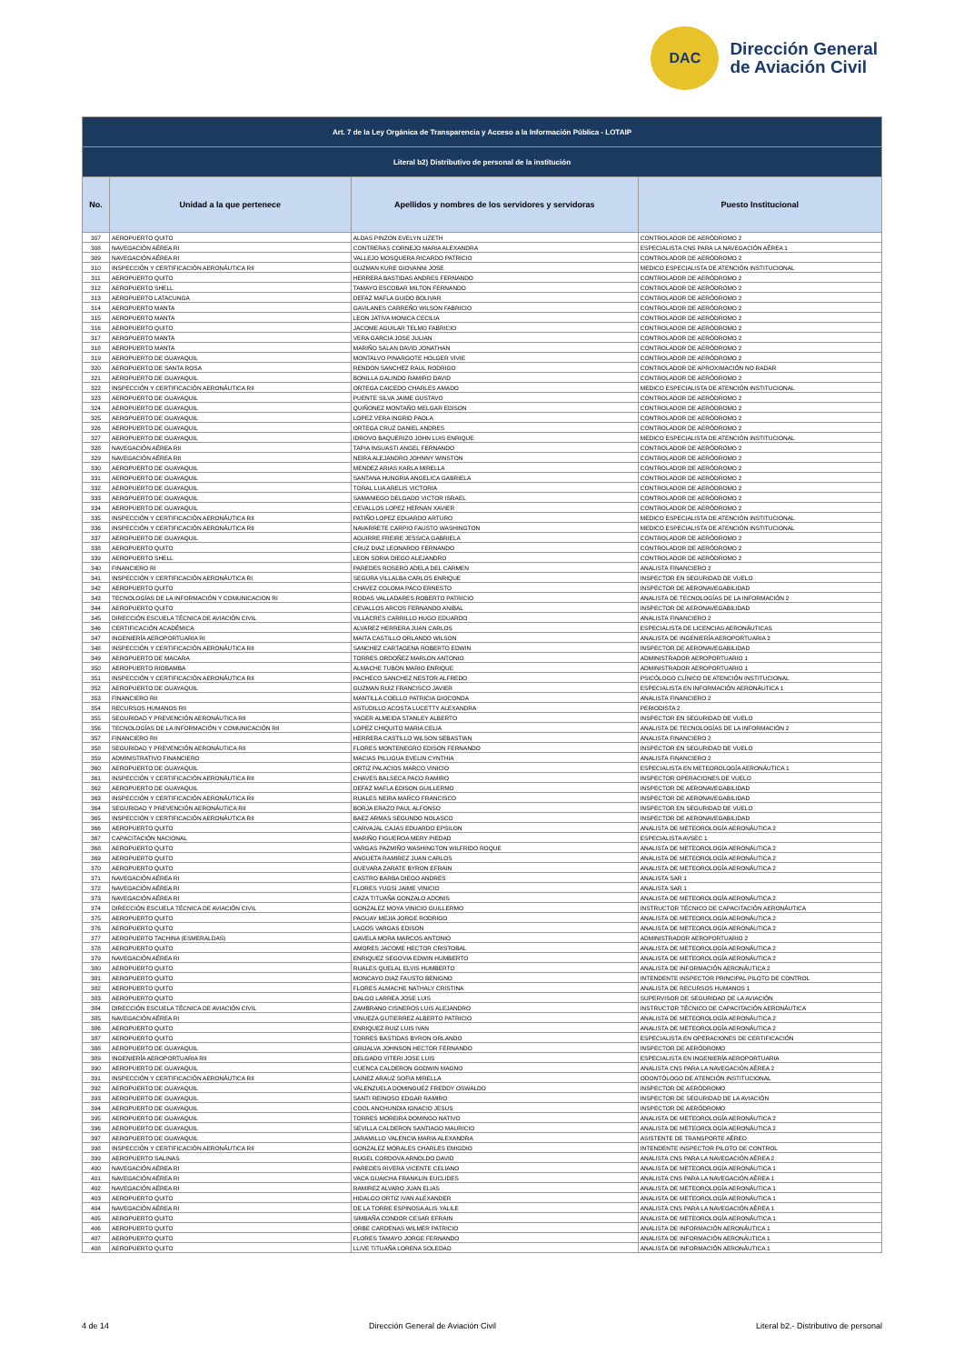DAC
Dirección General
de Aviación Civil
| Art. 7 de la Ley Orgánica de Transparencia y Acceso a la Información Pública - LOTAIP | | | |
| --- | --- | --- | --- |
| Literal b2) Distributivo de personal de la institución | | | |
| No. | Unidad a la que pertenece | Apellidos y nombres de los servidores y servidoras | Puesto Institucional |
| 307 | AEROPUERTO QUITO | ALDAS PINZON EVELYN LIZETH | CONTROLADOR DE AERÓDROMO 2 |
| 308 | NAVEGACIÓN AÉREA RI | CONTRERAS CORNEJO MARIA ALEXANDRA | ESPECIALISTA CNS PARA LA NAVEGACIÓN AÉREA 1 |
| 309 | NAVEGACIÓN AÉREA RI | VALLEJO MOSQUERA RICARDO PATRICIO | CONTROLADOR DE AERÓDROMO 2 |
| 310 | INSPECCIÓN Y CERTIFICACIÓN AERONÁUTICA RII | GUZMAN KURE GIOVANNI JOSE | MEDICO ESPECIALISTA DE ATENCIÓN INSTITUCIONAL |
| 311 | AEROPUERTO QUITO | HERRERA BASTIDAS ANDRES FERNANDO | CONTROLADOR DE AERÓDROMO 2 |
| 312 | AEROPUERTO SHELL | TAMAYO ESCOBAR MILTON FERNANDO | CONTROLADOR DE AERÓDROMO 2 |
| 313 | AEROPUERTO LATACUNGA | DEFAZ MAFLA GUIDO BOLIVAR | CONTROLADOR DE AERÓDROMO 2 |
| 314 | AEROPUERTO MANTA | GAVILANES CARREÑO WILSON FABRICIO | CONTROLADOR DE AERÓDROMO 2 |
| 315 | AEROPUERTO MANTA | LEON JATIVA MONICA CECILIA | CONTROLADOR DE AERÓDROMO 2 |
| 316 | AEROPUERTO QUITO | JACOME AGUILAR TELMO FABRICIO | CONTROLADOR DE AERÓDROMO 2 |
| 317 | AEROPUERTO MANTA | VERA GARCIA JOSE JULIAN | CONTROLADOR DE AERÓDROMO 2 |
| 318 | AEROPUERTO MANTA | MARIÑO SALAN DAVID JONATHAN | CONTROLADOR DE AERÓDROMO 2 |
| 319 | AEROPUERTO DE GUAYAQUIL | MONTALVO PINARGOTE HOLGER VIVIE | CONTROLADOR DE AERÓDROMO 2 |
| 320 | AEROPUERTO DE SANTA ROSA | RENDON SANCHEZ RAUL RODRIGO | CONTROLADOR DE APROXIMACIÓN NO RADAR |
| 321 | AEROPUERTO DE GUAYAQUIL | BONILLA GALINDO RAMIRO DAVID | CONTROLADOR DE AERÓDROMO 2 |
| 322 | INSPECCIÓN Y CERTIFICACIÓN AERONÁUTICA RII | ORTEGA CAICEDO CHARLES AMADO | MEDICO ESPECIALISTA DE ATENCIÓN INSTITUCIONAL |
| 323 | AEROPUERTO DE GUAYAQUIL | PUENTE SILVA JAIME GUSTAVO | CONTROLADOR DE AERÓDROMO 2 |
| 324 | AEROPUERTO DE GUAYAQUIL | QUIÑONEZ MONTAÑO MELGAR EDISON | CONTROLADOR DE AERÓDROMO 2 |
| 325 | AEROPUERTO DE GUAYAQUIL | LOPEZ VERA INGRID PAOLA | CONTROLADOR DE AERÓDROMO 2 |
| 326 | AEROPUERTO DE GUAYAQUIL | ORTEGA CRUZ DANIEL ANDRES | CONTROLADOR DE AERÓDROMO 2 |
| 327 | AEROPUERTO DE GUAYAQUIL | IDROVO BAQUERIZO JOHN LUIS ENRIQUE | MEDICO ESPECIALISTA DE ATENCIÓN INSTITUCIONAL |
| 328 | NAVEGACIÓN AÉREA RII | TAPIA INSUASTI ANGEL FERNANDO | CONTROLADOR DE AERÓDROMO 2 |
| 329 | NAVEGACIÓN AÉREA RII | NEIRA ALEJANDRO JOHNNY WINSTON | CONTROLADOR DE AERÓDROMO 2 |
| 330 | AEROPUERTO DE GUAYAQUIL | MENDEZ ARIAS KARLA MIRELLA | CONTROLADOR DE AERÓDROMO 2 |
| 331 | AEROPUERTO DE GUAYAQUIL | SANTANA HUNGRIA ANGELICA GABRIELA | CONTROLADOR DE AERÓDROMO 2 |
| 332 | AEROPUERTO DE GUAYAQUIL | TORAL LUA ARELIS VICTORIA | CONTROLADOR DE AERÓDROMO 2 |
| 333 | AEROPUERTO DE GUAYAQUIL | SAMANIEGO DELGADO VICTOR ISRAEL | CONTROLADOR DE AERÓDROMO 2 |
| 334 | AEROPUERTO DE GUAYAQUIL | CEVALLOS LOPEZ HERNAN XAVIER | CONTROLADOR DE AERÓDROMO 2 |
| 335 | INSPECCIÓN Y CERTIFICACIÓN AERONÁUTICA RII | PATIÑO LOPEZ EDUARDO ARTURO | MEDICO ESPECIALISTA DE ATENCIÓN INSTITUCIONAL |
| 336 | INSPECCIÓN Y CERTIFICACIÓN AERONÁUTICA RII | NAVARRETE CARPIO FAUSTO WASHINGTON | MEDICO ESPECIALISTA DE ATENCIÓN INSTITUCIONAL |
| 337 | AEROPUERTO DE GUAYAQUIL | AGUIRRE FREIRE JESSICA GABRIELA | CONTROLADOR DE AERÓDROMO 2 |
| 338 | AEROPUERTO QUITO | CRUZ DIAZ LEONARDO FERNANDO | CONTROLADOR DE AERÓDROMO 2 |
| 339 | AEROPUERTO SHELL | LEON SORIA DIEGO ALEJANDRO | CONTROLADOR DE AERÓDROMO 2 |
| 340 | FINANCIERO RI | PAREDES ROSERO ADELA DEL CARMEN | ANALISTA FINANCIERO 2 |
| 341 | INSPECCIÓN Y CERTIFICACIÓN AERONÁUTICA RI | SEGURA VILLALBA CARLOS ENRIQUE | INSPECTOR EN SEGURIDAD DE VUELO |
| 342 | AEROPUERTO QUITO | CHAVEZ COLOMA PACO ERNESTO | INSPECTOR DE AERONAVEGABILIDAD |
| 343 | TECNOLOGÍAS DE LA INFORMACIÓN Y COMUNICACION RI | RODAS VALLADARES ROBERTO PATRICIO | ANALISTA DE TECNOLOGÍAS DE LA INFORMACIÓN 2 |
| 344 | AEROPUERTO QUITO | CEVALLOS ARCOS FERNANDO ANIBAL | INSPECTOR DE AERONAVEGABILIDAD |
| 345 | DIRECCIÓN ESCUELA TÉCNICA DE AVIACIÓN CIVIL | VILLACRES CARRILLO HUGO EDUARDO | ANALISTA FINANCIERO 2 |
| 346 | CERTIFICACIÓN ACADÉMICA | ALVAREZ HERRERA JUAN CARLOS | ESPECIALISTA DE LICENCIAS AERONÁUTICAS |
| 347 | INGENIERÍA AEROPORTUARIA RI | MAITA CASTILLO ORLANDO WILSON | ANALISTA DE INGENIERÍA AEROPORTUARIA 2 |
| 348 | INSPECCIÓN Y CERTIFICACIÓN AERONÁUTICA RII | SANCHEZ CARTAGENA ROBERTO EDWIN | INSPECTOR DE AERONAVEGABILIDAD |
| 349 | AEROPUERTO DE MACARA | TORRES ORDOÑEZ MARLON ANTONIO | ADMINISTRADOR AEROPORTUARIO 1 |
| 350 | AEROPUERTO RIOBAMBA | ALMACHE TUBON MARIO ENRIQUE | ADMINISTRADOR AEROPORTUARIO 1 |
| 351 | INSPECCIÓN Y CERTIFICACIÓN AERONÁUTICA RII | PACHECO SANCHEZ NESTOR ALFREDO | PSICÓLOGO CLÍNICO DE ATENCIÓN INSTITUCIONAL |
| 352 | AEROPUERTO DE GUAYAQUIL | GUZMAN RUIZ FRANCISCO JAVIER | ESPECIALISTA EN INFORMACIÓN AERONÁUTICA 1 |
| 353 | FINANCIERO RII | MANTILLA COELLO PATRICIA GIOCONDA | ANALISTA FINANCIERO 2 |
| 354 | RECURSOS HUMANOS RII | ASTUDILLO ACOSTA LUCETTY ALEXANDRA | PERIODISTA 2 |
| 355 | SEGURIDAD Y PREVENCIÓN AERONÁUTICA RII | YAGER ALMEIDA STANLEY ALBERTO | INSPECTOR EN SEGURIDAD DE VUELO |
| 356 | TECNOLOGÍAS DE LA INFORMACIÓN Y COMUNICACIÓN RII | LOPEZ CHIQUITO MARIA CELIA | ANALISTA DE TECNOLOGÍAS DE LA INFORMACIÓN 2 |
| 357 | FINANCIERO RII | HERRERA CASTILLO WILSON SEBASTIAN | ANALISTA FINANCIERO 2 |
| 358 | SEGURIDAD Y PREVENCIÓN AERONÁUTICA RII | FLORES MONTENEGRO EDISON FERNANDO | INSPECTOR EN SEGURIDAD DE VUELO |
| 359 | ADMINISTRATIVO FINANCIERO | MACIAS PILLIGUA EVELIN CYNTHIA | ANALISTA FINANCIERO 2 |
| 360 | AEROPUERTO DE GUAYAQUIL | ORTIZ PALACIOS MARCO VINICIO | ESPECIALISTA EN METEOROLOGÍA AERONÁUTICA 1 |
| 361 | INSPECCIÓN Y CERTIFICACIÓN AERONÁUTICA RII | CHAVES BALSECA PACO RAMIRO | INSPECTOR OPERACIONES DE VUELO |
| 362 | AEROPUERTO DE GUAYAQUIL | DEFAZ MAFLA EDISON GUILLERMO | INSPECTOR DE AERONAVEGABILIDAD |
| 363 | INSPECCIÓN Y CERTIFICACIÓN AERONÁUTICA RII | RUALES NEIRA MARCO FRANCISCO | INSPECTOR DE AERONAVEGABILIDAD |
| 364 | SEGURIDAD Y PREVENCIÓN AERONÁUTICA RII | BORJA ERAZO PAUL ALFONSO | INSPECTOR EN SEGURIDAD DE VUELO |
| 365 | INSPECCIÓN Y CERTIFICACIÓN AERONÁUTICA RII | BAEZ ARMAS SEGUNDO NOLASCO | INSPECTOR DE AERONAVEGABILIDAD |
| 366 | AEROPUERTO QUITO | CARVAJAL CAJAS EDUARDO EPSILON | ANALISTA DE METEOROLOGÍA AERONÁUTICA 2 |
| 367 | CAPACITACIÓN NACIONAL | MARIÑO FIGUEROA MERY PIEDAD | ESPECIALISTA AVSEC 1 |
| 368 | AEROPUERTO QUITO | VARGAS PAZMIÑO WASHINGTON WILFRIDO ROQUE | ANALISTA DE METEOROLOGÍA AERONÁUTICA 2 |
| 369 | AEROPUERTO QUITO | ANGUETA RAMIREZ JUAN CARLOS | ANALISTA DE METEOROLOGÍA AERONÁUTICA 2 |
| 370 | AEROPUERTO QUITO | GUEVARA ZARATE BYRON EFRAIN | ANALISTA DE METEOROLOGÍA AERONÁUTICA 2 |
| 371 | NAVEGACIÓN AÉREA RI | CASTRO BARBA DIEGO ANDRES | ANALISTA SAR 1 |
| 372 | NAVEGACIÓN AÉREA RI | FLORES YUGSI JAIME VINICIO | ANALISTA SAR 1 |
| 373 | NAVEGACIÓN AÉREA RI | CAZA TITUAÑA GONZALO ADONIS | ANALISTA DE METEOROLOGÍA AERONÁUTICA 2 |
| 374 | DIRECCIÓN ESCUELA TÉCNICA DE AVIACIÓN CIVIL | GONZALEZ MOYA VINICIO GUILLERMO | INSTRUCTOR TÉCNICO DE CAPACITACIÓN AERONÁUTICA |
| 375 | AEROPUERTO QUITO | PAGUAY MEJIA JORGE RODRIGO | ANALISTA DE METEOROLOGÍA AERONÁUTICA 2 |
| 376 | AEROPUERTO QUITO | LAGOS VARGAS EDISON | ANALISTA DE METEOROLOGÍA AERONÁUTICA 2 |
| 377 | AEROPUERTO TACHINA (ESMERALDAS) | GAVELA MORA MARCOS ANTONIO | ADMINISTRADOR AEROPORTUARIO 2 |
| 378 | AEROPUERTO QUITO | AMORES JACOME HECTOR CRISTOBAL | ANALISTA DE METEOROLOGÍA AERONÁUTICA 2 |
| 379 | NAVEGACIÓN AÉREA RI | ENRIQUEZ SEGOVIA EDWIN HUMBERTO | ANALISTA DE METEOROLOGÍA AERONÁUTICA 2 |
| 380 | AEROPUERTO QUITO | RUALES QUELAL ELVIS HUMBERTO | ANALISTA DE INFORMACIÓN AERONÁUTICA 2 |
| 381 | AEROPUERTO QUITO | MONCAYO DIAZ FAUSTO BENIGNO | INTENDENTE INSPECTOR PRINCIPAL PILOTO DE CONTROL |
| 382 | AEROPUERTO QUITO | FLORES ALMACHE NATHALY CRISTINA | ANALISTA DE RECURSOS HUMANOS 1 |
| 383 | AEROPUERTO QUITO | DALGO LARREA JOSE LUIS | SUPERVISOR DE SEGURIDAD DE LA AVIACIÓN |
| 384 | DIRECCIÓN ESCUELA TÉCNICA DE AVIACIÓN CIVIL | ZAMBRANO CISNEROS LUIS ALEJANDRO | INSTRUCTOR TÉCNICO DE CAPACITACIÓN AERONÁUTICA |
| 385 | NAVEGACIÓN AÉREA RI | VINUEZA GUTIERREZ ALBERTO PATRICIO | ANALISTA DE METEOROLOGÍA AERONÁUTICA 2 |
| 386 | AEROPUERTO QUITO | ENRIQUEZ RUIZ LUIS IVAN | ANALISTA DE METEOROLOGÍA AERONÁUTICA 2 |
| 387 | AEROPUERTO QUITO | TORRES BASTIDAS BYRON ORLANDO | ESPECIALISTA EN OPERACIONES DE CERTIFICACIÓN |
| 388 | AEROPUERTO DE GUAYAQUIL | GRIJALVA JOHNSON HECTOR FERNANDO | INSPECTOR DE AERÓDROMO |
| 389 | INGENIERÍA AEROPORTUARIA RII | DELGADO VITERI JOSE LUIS | ESPECIALISTA EN INGENIERÍA AEROPORTUARIA |
| 390 | AEROPUERTO DE GUAYAQUIL | CUENCA CALDERON GODWIN MAGNO | ANALISTA CNS PARA LA NAVEGACIÓN AÉREA 2 |
| 391 | INSPECCIÓN Y CERTIFICACIÓN AERONÁUTICA RII | LAINEZ ARAUZ SOFIA MIRELLA | ODONTÓLOGO DE ATENCIÓN INSTITUCIONAL |
| 392 | AEROPUERTO DE GUAYAQUIL | VALENZUELA DOMINGUEZ FREDDY OSWALDO | INSPECTOR DE AERÓDROMO |
| 393 | AEROPUERTO DE GUAYAQUIL | SANTI REINOSO EDGAR RAMIRO | INSPECTOR DE SEGURIDAD DE LA AVIACIÓN |
| 394 | AEROPUERTO DE GUAYAQUIL | COOL ANCHUNDIA IGNACIO JESUS | INSPECTOR DE AERÓDROMO |
| 395 | AEROPUERTO DE GUAYAQUIL | TORRES MOREIRA DOMINGO NATIVO | ANALISTA DE METEOROLOGÍA AERONÁUTICA 2 |
| 396 | AEROPUERTO DE GUAYAQUIL | SEVILLA CALDERON SANTIAGO MAURICIO | ANALISTA DE METEOROLOGÍA AERONÁUTICA 2 |
| 397 | AEROPUERTO DE GUAYAQUIL | JARAMILLO VALENCIA MARIA ALEXANDRA | ASISTENTE DE TRANSPORTE AÉREO |
| 398 | INSPECCIÓN Y CERTIFICACIÓN AERONÁUTICA RII | GONZALEZ MORALES CHARLES EMIGDIO | INTENDENTE INSPECTOR PILOTO DE CONTROL |
| 399 | AEROPUERTO SALINAS | RUGEL CORDOVA ARNOLDO DAVID | ANALISTA CNS PARA LA NAVEGACIÓN AÉREA 2 |
| 400 | NAVEGACIÓN AÉREA RI | PAREDES RIVERA VICENTE CELIANO | ANALISTA DE METEOROLOGÍA AERONÁUTICA 1 |
| 401 | NAVEGACIÓN AÉREA RI | VACA GUAICHA FRANKLIN EUCLIDES | ANALISTA CNS PARA LA NAVEGACIÓN AÉREA 1 |
| 402 | NAVEGACIÓN AÉREA RI | RAMIREZ ALVARO JUAN ELIAS | ANALISTA DE METEOROLOGÍA AERONÁUTICA 1 |
| 403 | AEROPUERTO QUITO | HIDALGO ORTIZ IVAN ALEXANDER | ANALISTA DE METEOROLOGÍA AERONÁUTICA 1 |
| 404 | NAVEGACIÓN AÉREA RI | DE LA TORRE ESPINOSA ALIS YALILE | ANALISTA CNS PARA LA NAVEGACIÓN AÉREA 1 |
| 405 | AEROPUERTO QUITO | SIMBAÑA CONDOR CESAR EFRAIN | ANALISTA DE METEOROLOGÍA AERONÁUTICA 1 |
| 406 | AEROPUERTO QUITO | ORBE CARDENAS WILMER PATRICIO | ANALISTA DE INFORMACIÓN AERONÁUTICA 1 |
| 407 | AEROPUERTO QUITO | FLORES TAMAYO JORGE FERNANDO | ANALISTA DE INFORMACIÓN AERONÁUTICA 1 |
| 408 | AEROPUERTO QUITO | LLIVE TITUAÑA LORENA SOLEDAD | ANALISTA DE INFORMACIÓN AERONÁUTICA 1 |
4 de 14 Dirección General de Aviación Civil Literal b2.- Distributivo de personal